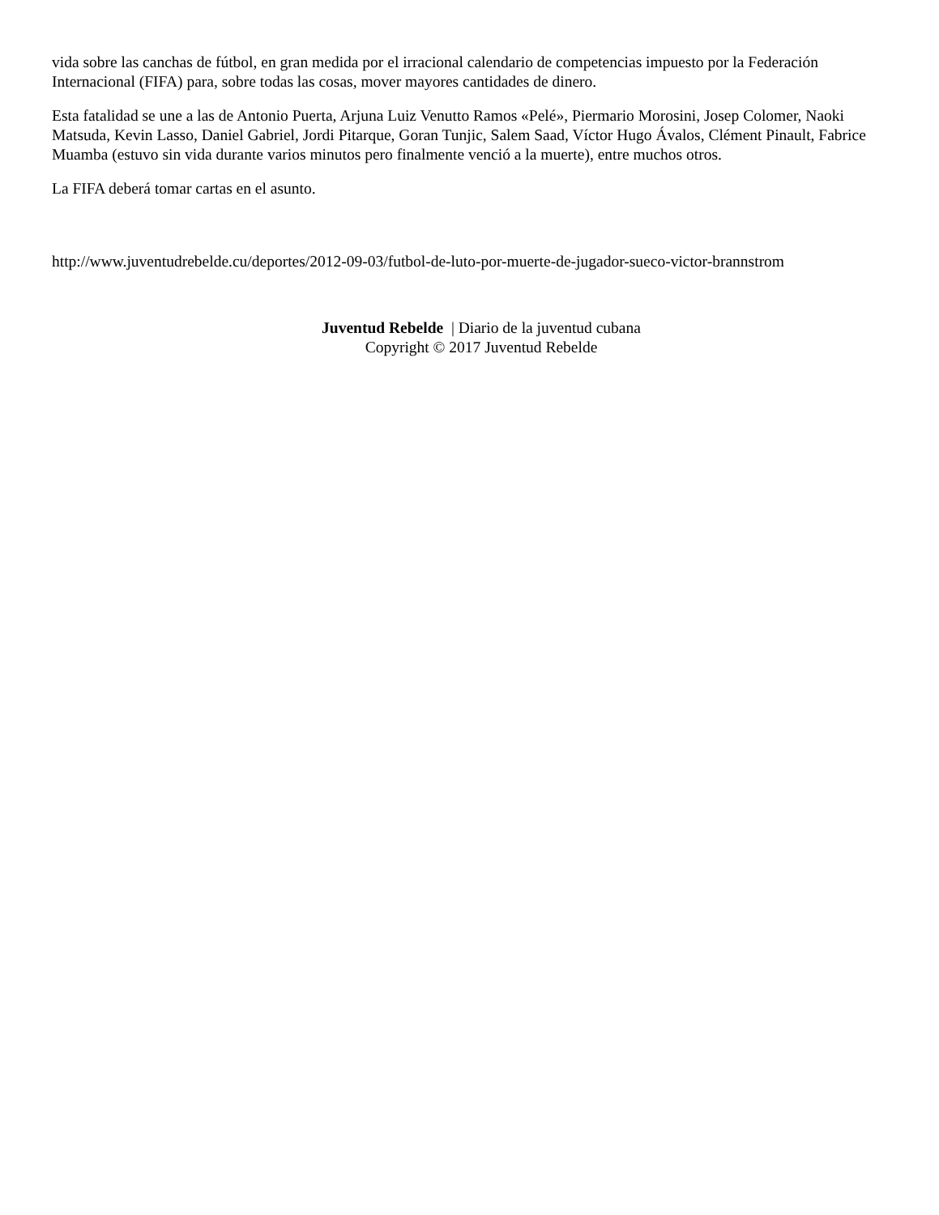vida sobre las canchas de fútbol, en gran medida por el irracional calendario de competencias impuesto por la Federación Internacional (FIFA) para, sobre todas las cosas, mover mayores cantidades de dinero.
Esta fatalidad se une a las de Antonio Puerta, Arjuna Luiz Venutto Ramos «Pelé», Piermario Morosini, Josep Colomer, Naoki Matsuda, Kevin Lasso, Daniel Gabriel, Jordi Pitarque, Goran Tunjic, Salem Saad, Víctor Hugo Ávalos, Clément Pinault, Fabrice Muamba (estuvo sin vida durante varios minutos pero finalmente venció a la muerte), entre muchos otros.
La FIFA deberá tomar cartas en el asunto.
http://www.juventudrebelde.cu/deportes/2012-09-03/futbol-de-luto-por-muerte-de-jugador-sueco-victor-brannstrom
Juventud Rebelde | Diario de la juventud cubana
Copyright © 2017 Juventud Rebelde